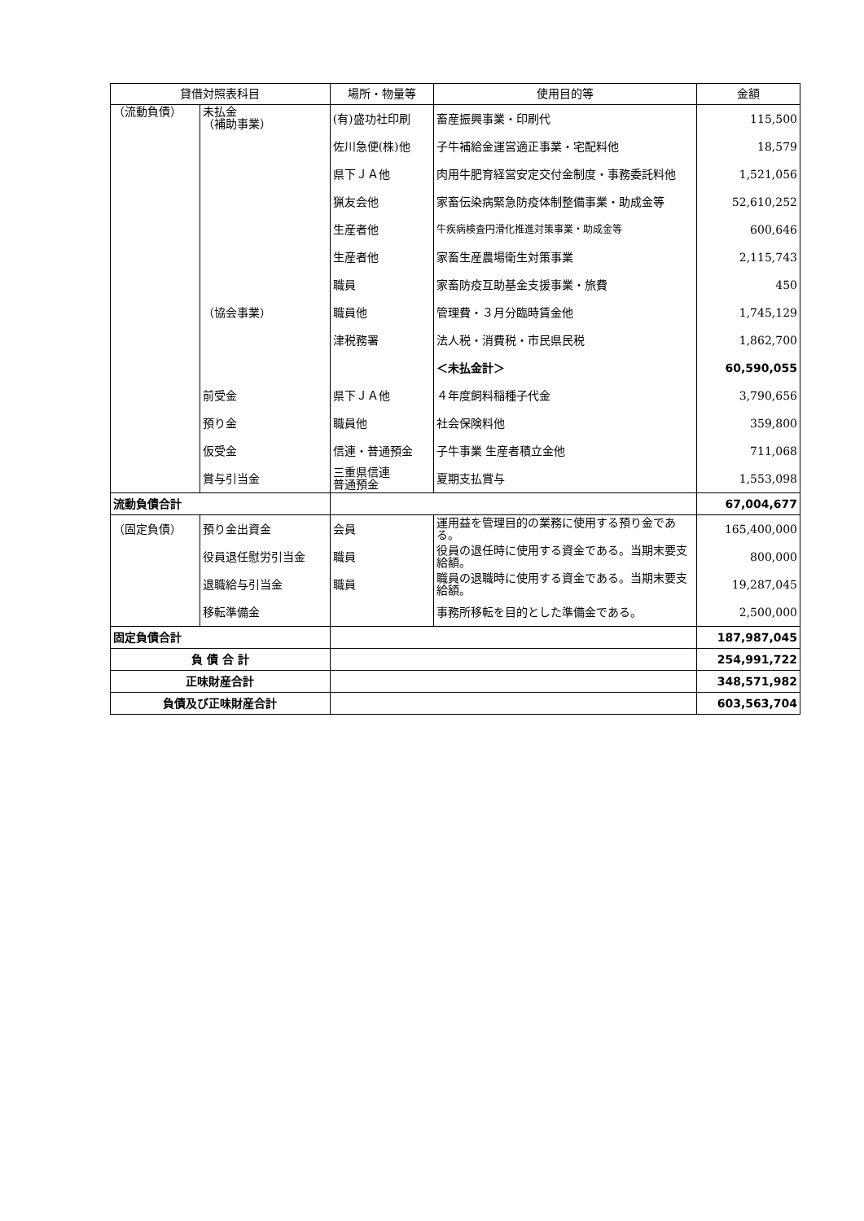| 貸借対照表科目 | | 場所・物量等 | 使用目的等 | 金額 |
| --- | --- | --- | --- | --- |
| （流動負債） | 未払金 （補助事業） | (有)盛功社印刷 | 畜産振興事業・印刷代 | 115,500 |
| | | 佐川急便(株)他 | 子牛補給金運営適正事業・宅配料他 | 18,579 |
| | | 県下ＪＡ他 | 肉用牛肥育経営安定交付金制度・事務委託料他 | 1,521,056 |
| | | 猟友会他 | 家畜伝染病緊急防疫体制整備事業・助成金等 | 52,610,252 |
| | | 生産者他 | 牛疾病検査円滑化推進対策事業・助成金等 | 600,646 |
| | | 生産者他 | 家畜生産農場衛生対策事業 | 2,115,743 |
| | | 職員 | 家畜防疫互助基金支援事業・旅費 | 450 |
| | （協会事業） | 職員他 | 管理費・３月分臨時賃金他 | 1,745,129 |
| | | 津税務署 | 法人税・消費税・市民県民税 | 1,862,700 |
| | | | ＜未払金計＞ | 60,590,055 |
| | 前受金 | 県下ＪＡ他 | ４年度飼料稲種子代金 | 3,790,656 |
| | 預り金 | 職員他 | 社会保険料他 | 359,800 |
| | 仮受金 | 信連・普通預金 | 子牛事業 生産者積立金他 | 711,068 |
| | 賞与引当金 | 三重県信連 普通預金 | 夏期支払賞与 | 1,553,098 |
| 流動負債合計 | | | | 67,004,677 |
| （固定負債） | 預り金出資金 | 会員 | 運用益を管理目的の業務に使用する預り金である。 | 165,400,000 |
| | 役員退任慰労引当金 | 職員 | 役員の退任時に使用する資金である。当期末要支給額。 | 800,000 |
| | 退職給与引当金 | 職員 | 職員の退職時に使用する資金である。当期末要支給額。 | 19,287,045 |
| | 移転準備金 | | 事務所移転を目的とした準備金である。 | 2,500,000 |
| 固定負債合計 | | | | 187,987,045 |
| 負 債 合 計 | | | | 254,991,722 |
| 正味財産合計 | | | | 348,571,982 |
| 負債及び正味財産合計 | | | | 603,563,704 |